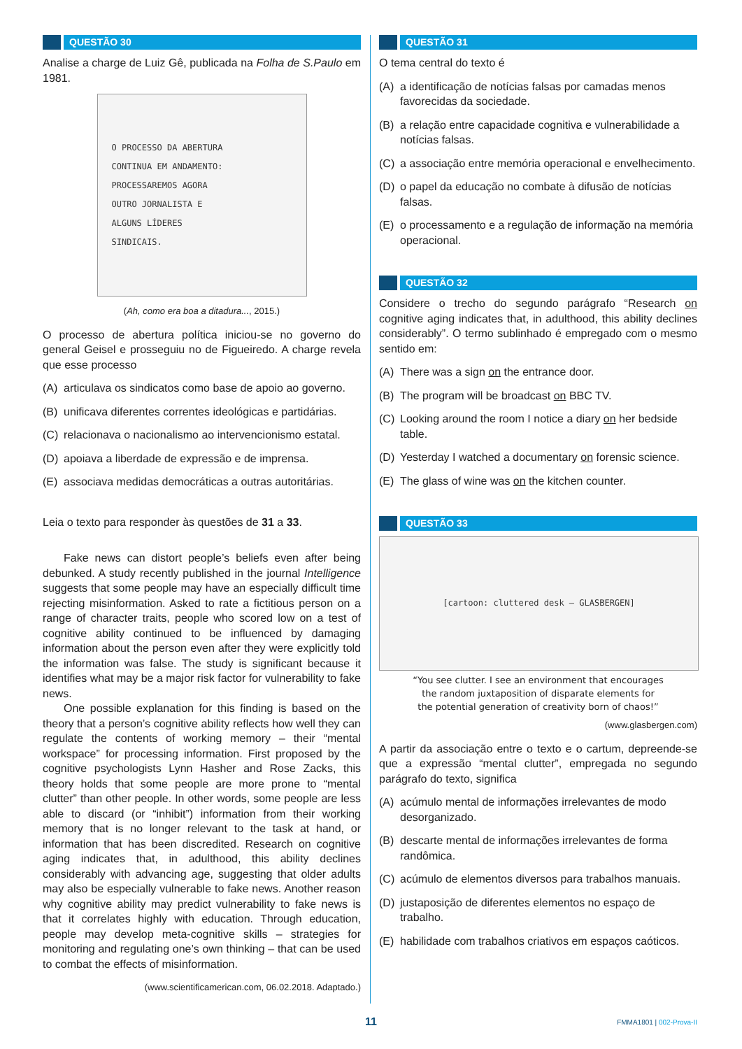QUESTÃO 30
Analise a charge de Luiz Gê, publicada na Folha de S.Paulo em 1981.
O PROCESSO DA ABERTURA
CONTINUA EM ANDAMENTO:
PROCESSAREMOS AGORA
OUTRO JORNALISTA E
ALGUNS LÍDERES
SINDICAIS.
(Ah, como era boa a ditadura..., 2015.)
O processo de abertura política iniciou-se no governo do general Geisel e prosseguiu no de Figueiredo. A charge revela que esse processo
(A) articulava os sindicatos como base de apoio ao governo.
(B) unificava diferentes correntes ideológicas e partidárias.
(C) relacionava o nacionalismo ao intervencionismo estatal.
(D) apoiava a liberdade de expressão e de imprensa.
(E) associava medidas democráticas a outras autoritárias.
Leia o texto para responder às questões de 31 a 33.
Fake news can distort people’s beliefs even after being debunked. A study recently published in the journal Intelligence suggests that some people may have an especially difficult time rejecting misinformation. Asked to rate a fictitious person on a range of character traits, people who scored low on a test of cognitive ability continued to be influenced by damaging information about the person even after they were explicitly told the information was false. The study is significant because it identifies what may be a major risk factor for vulnerability to fake news.
One possible explanation for this finding is based on the theory that a person’s cognitive ability reflects how well they can regulate the contents of working memory – their “mental workspace” for processing information. First proposed by the cognitive psychologists Lynn Hasher and Rose Zacks, this theory holds that some people are more prone to “mental clutter” than other people. In other words, some people are less able to discard (or “inhibit”) information from their working memory that is no longer relevant to the task at hand, or information that has been discredited. Research on cognitive aging indicates that, in adulthood, this ability declines considerably with advancing age, suggesting that older adults may also be especially vulnerable to fake news. Another reason why cognitive ability may predict vulnerability to fake news is that it correlates highly with education. Through education, people may develop meta-cognitive skills – strategies for monitoring and regulating one’s own thinking – that can be used to combat the effects of misinformation.
(www.scientificamerican.com, 06.02.2018. Adaptado.)
QUESTÃO 31
O tema central do texto é
(A) a identificação de notícias falsas por camadas menos favorecidas da sociedade.
(B) a relação entre capacidade cognitiva e vulnerabilidade a notícias falsas.
(C) a associação entre memória operacional e envelhecimento.
(D) o papel da educação no combate à difusão de notícias falsas.
(E) o processamento e a regulação de informação na memória operacional.
QUESTÃO 32
Considere o trecho do segundo parágrafo “Research on cognitive aging indicates that, in adulthood, this ability declines considerably”. O termo sublinhado é empregado com o mesmo sentido em:
(A) There was a sign on the entrance door.
(B) The program will be broadcast on BBC TV.
(C) Looking around the room I notice a diary on her bedside table.
(D) Yesterday I watched a documentary on forensic science.
(E) The glass of wine was on the kitchen counter.
QUESTÃO 33
[cartoon: cluttered desk — GLASBERGEN]
“You see clutter. I see an environment that encourages
the random juxtaposition of disparate elements for
the potential generation of creativity born of chaos!”
(www.glasbergen.com)
A partir da associação entre o texto e o cartum, depreende-se que a expressão “mental clutter”, empregada no segundo parágrafo do texto, significa
(A) acúmulo mental de informações irrelevantes de modo desorganizado.
(B) descarte mental de informações irrelevantes de forma randômica.
(C) acúmulo de elementos diversos para trabalhos manuais.
(D) justaposição de diferentes elementos no espaço de trabalho.
(E) habilidade com trabalhos criativos em espaços caóticos.
11
FMMA1801 | 002-Prova-II